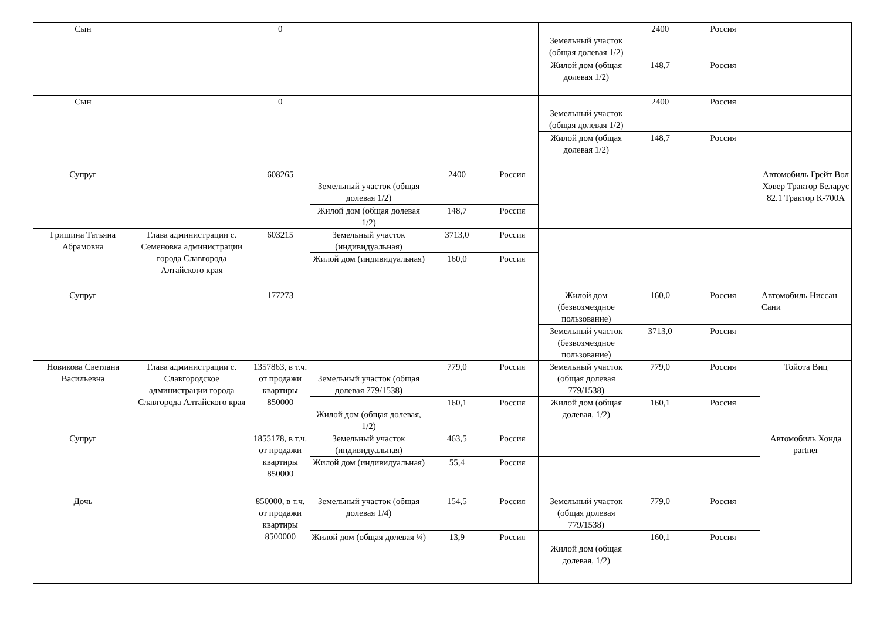| Сын | | 0 | | | | Земельный участок (общая долевая 1/2) | 2400 | Россия | |
| | | | | | | Жилой дом (общая долевая 1/2) | 148,7 | Россия | |
| Сын | | 0 | | | | Земельный участок (общая долевая 1/2) | 2400 | Россия | |
| | | | | | | Жилой дом (общая долевая 1/2) | 148,7 | Россия | |
| Супруг | | 608265 | Земельный участок (общая долевая 1/2) | 2400 | Россия | | | | Автомобиль Грейт Вол Ховер Трактор Беларус 82.1 Трактор К-700А |
| | | | Жилой дом (общая долевая 1/2) | 148,7 | Россия | | | | |
| Гришина Татьяна Абрамовна | Глава администрации с. Семеновка администрации города Славгорода Алтайского края | 603215 | Земельный участок (индивидуальная) | 3713,0 | Россия | | | | |
| | | | Жилой дом (индивидуальная) | 160,0 | Россия | | | | |
| Супруг | | 177273 | | | | Жилой дом (безвозмездное пользование) | 160,0 | Россия | Автомобиль Ниссан – Сани |
| | | | | | | Земельный участок (безвозмездное пользование) | 3713,0 | Россия | |
| Новикова Светлана Васильевна | Глава администрации с. Славгородское администрации города Славгорода Алтайского края | 1357863, в т.ч. от продажи квартиры 850000 | Земельный участок (общая долевая 779/1538) | 779,0 | Россия | Земельный участок (общая долевая 779/1538) | 779,0 | Россия | Тойота Виц |
| | | | Жилой дом (общая долевая, 1/2) | 160,1 | Россия | Жилой дом (общая долевая, 1/2) | 160,1 | Россия | |
| Супруг | | 1855178, в т.ч. от продажи квартиры 850000 | Земельный участок (индивидуальная) | 463,5 | Россия | | | | Автомобиль Хонда partner |
| | | | Жилой дом (индивидуальная) | 55,4 | Россия | | | | |
| Дочь | | 850000, в т.ч. от продажи квартиры 8500000 | Земельный участок (общая долевая 1/4) | 154,5 | Россия | Земельный участок (общая долевая 779/1538) | 779,0 | Россия | |
| | | | Жилой дом (общая долевая ¼) | 13,9 | Россия | Жилой дом (общая долевая, 1/2) | 160,1 | Россия | |